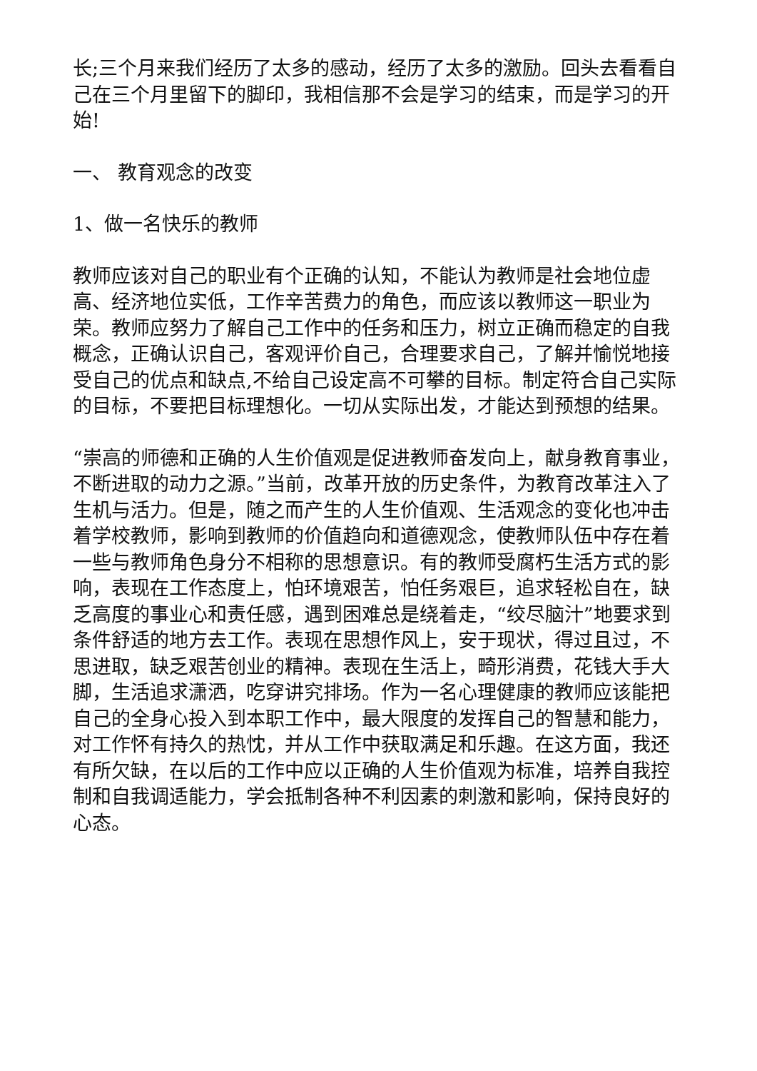长;三个月来我们经历了太多的感动，经历了太多的激励。回头去看看自己在三个月里留下的脚印，我相信那不会是学习的结束，而是学习的开始!
一、 教育观念的改变
1、做一名快乐的教师
教师应该对自己的职业有个正确的认知，不能认为教师是社会地位虚高、经济地位实低，工作辛苦费力的角色，而应该以教师这一职业为荣。教师应努力了解自己工作中的任务和压力，树立正确而稳定的自我概念，正确认识自己，客观评价自己，合理要求自己，了解并愉悦地接受自己的优点和缺点,不给自己设定高不可攀的目标。制定符合自己实际的目标，不要把目标理想化。一切从实际出发，才能达到预想的结果。
“崇高的师德和正确的人生价值观是促进教师奋发向上，献身教育事业，不断进取的动力之源。”当前，改革开放的历史条件，为教育改革注入了生机与活力。但是，随之而产生的人生价值观、生活观念的变化也冲击着学校教师，影响到教师的价值趋向和道德观念，使教师队伍中存在着一些与教师角色身分不相称的思想意识。有的教师受腐朽生活方式的影响，表现在工作态度上，怕环境艰苦，怕任务艰巨，追求轻松自在，缺乏高度的事业心和责任感，遇到困难总是绕着走，“绞尽脑汁”地要求到条件舒适的地方去工作。表现在思想作风上，安于现状，得过且过，不思进取，缺乏艰苦创业的精神。表现在生活上，畸形消费，花钱大手大脚，生活追求潇洒，吃穿讲究排场。作为一名心理健康的教师应该能把自己的全身心投入到本职工作中，最大限度的发挥自己的智慧和能力，对工作怀有持久的热忱，并从工作中获取满足和乐趣。在这方面，我还有所欠缺，在以后的工作中应以正确的人生价值观为标准，培养自我控制和自我调适能力，学会抵制各种不利因素的刺激和影响，保持良好的心态。